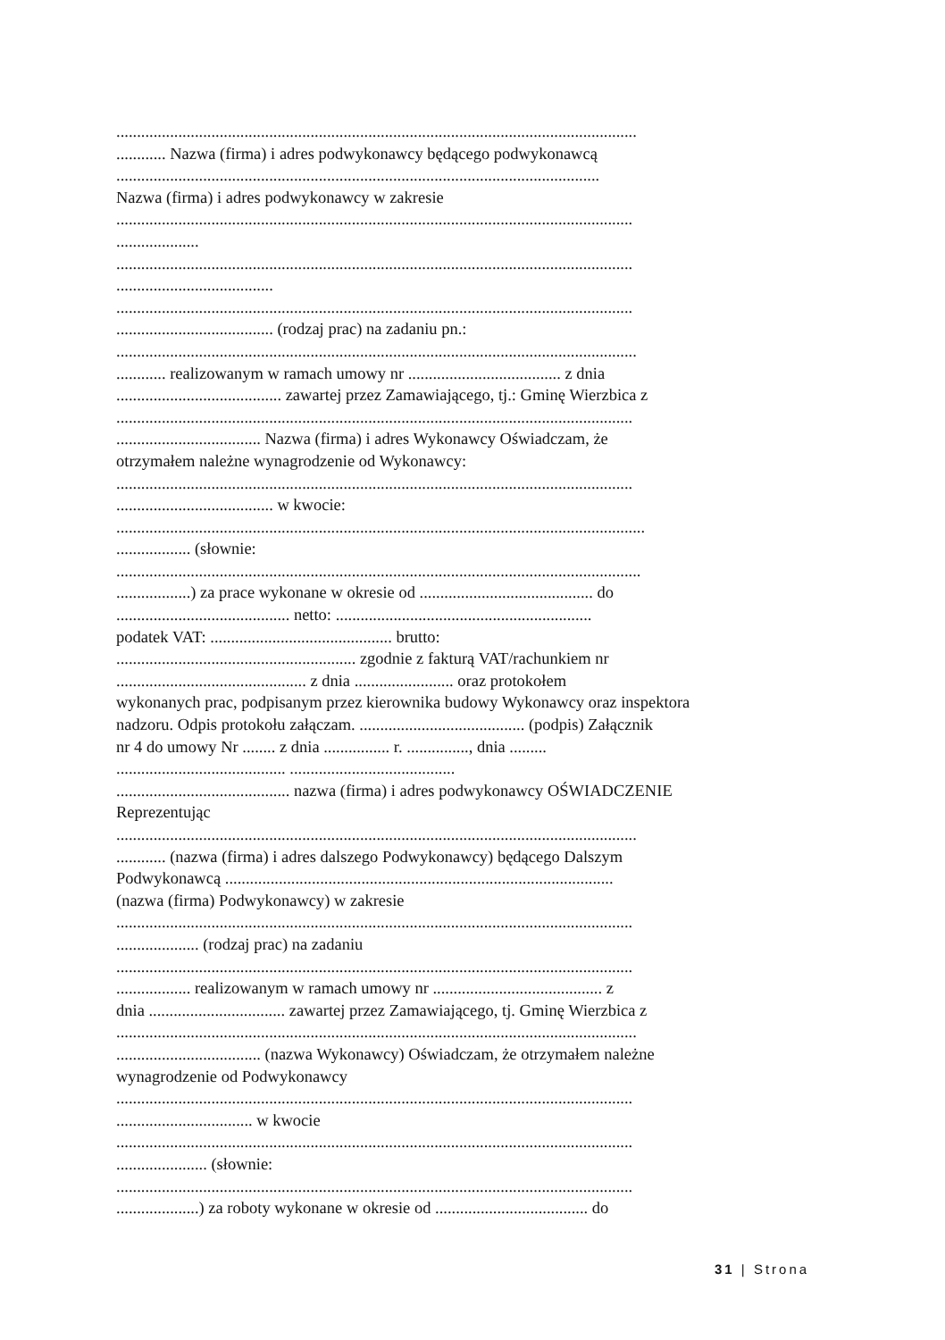..............................................................................................................................
............ Nazwa (firma) i adres podwykonawcy będącego podwykonawcą
.....................................................................................................................
Nazwa (firma) i adres podwykonawcy w zakresie
.............................................................................................................................
....................
.............................................................................................................................
......................................
.............................................................................................................................
...................................... (rodzaj prac) na zadaniu pn.:
..............................................................................................................................
............ realizowanym w ramach umowy nr ..................................... z dnia
........................................ zawartej przez Zamawiającego, tj.: Gminę Wierzbica z
.............................................................................................................................
................................... Nazwa (firma) i adres Wykonawcy Oświadczam, że
otrzymałem należne wynagrodzenie od Wykonawcy:
.............................................................................................................................
...................................... w kwocie:
................................................................................................................................
.................. (słownie:
...............................................................................................................................
..................) za prace wykonane w okresie od .......................................... do
.......................................... netto: ..............................................................
podatek VAT: ............................................ brutto:
.......................................................... zgodnie z fakturą VAT/rachunkiem nr
.............................................. z dnia ........................ oraz protokołem
wykonanych prac, podpisanym przez kierownika budowy Wykonawcy oraz inspektora
nadzoru. Odpis protokołu załączam. ........................................ (podpis) Załącznik
nr 4 do umowy Nr ........ z dnia ................ r. ..............., dnia .........
......................................... ........................................
.......................................... nazwa (firma) i adres podwykonawcy OŚWIADCZENIE
Reprezentując
..............................................................................................................................
............ (nazwa (firma) i adres dalszego Podwykonawcy) będącego Dalszym
Podwykonawcą ..............................................................................................
(nazwa (firma) Podwykonawcy) w zakresie
.............................................................................................................................
.................... (rodzaj prac) na zadaniu
.............................................................................................................................
.................. realizowanym w ramach umowy nr ......................................... z
dnia ................................. zawartej przez Zamawiającego, tj. Gminę Wierzbica z
..............................................................................................................................
................................... (nazwa Wykonawcy) Oświadczam, że otrzymałem należne
wynagrodzenie od Podwykonawcy
.............................................................................................................................
................................. w kwocie
.............................................................................................................................
...................... (słownie:
.............................................................................................................................
....................) za roboty wykonane w okresie od ..................................... do
31 | Strona